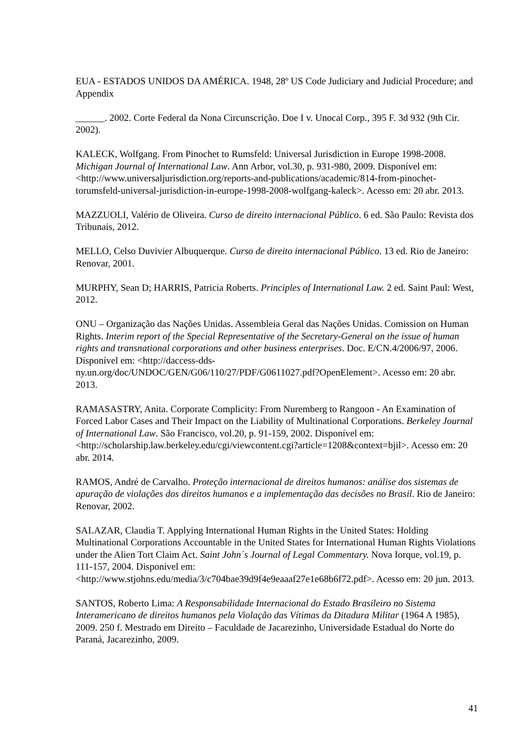EUA - ESTADOS UNIDOS DA AMÉRICA. 1948, 28º US Code Judiciary and Judicial Procedure; and Appendix
______. 2002. Corte Federal da Nona Circunscrição. Doe I v. Unocal Corp., 395 F. 3d 932 (9th Cir. 2002).
KALECK, Wolfgang. From Pinochet to Rumsfeld: Universal Jurisdiction in Europe 1998-2008. Michigan Journal of International Law. Ann Arbor, vol.30, p. 931-980, 2009. Disponível em: <http://www.universaljurisdiction.org/reports-and-publications/academic/814-from-pinochet-torumsfeld-universal-jurisdiction-in-europe-1998-2008-wolfgang-kaleck>. Acesso em: 20 abr. 2013.
MAZZUOLI, Valério de Oliveira. Curso de direito internacional Público. 6 ed. São Paulo: Revista dos Tribunais, 2012.
MELLO, Celso Duvivier Albuquerque. Curso de direito internacional Público. 13 ed. Rio de Janeiro: Renovar, 2001.
MURPHY, Sean D; HARRIS, Patricia Roberts. Principles of International Law. 2 ed. Saint Paul: West, 2012.
ONU – Organização das Nações Unidas. Assembleia Geral das Nações Unidas. Comission on Human Rights. Interim report of the Special Representative of the Secretary-General on the issue of human rights and transnational corporations and other business enterprises. Doc. E/CN.4/2006/97, 2006. Disponível em: <http://daccess-dds-
ny.un.org/doc/UNDOC/GEN/G06/110/27/PDF/G0611027.pdf?OpenElement>. Acesso em: 20 abr. 2013.
RAMASASTRY, Anita. Corporate Complicity: From Nuremberg to Rangoon - An Examination of Forced Labor Cases and Their Impact on the Liability of Multinational Corporations. Berkeley Journal of International Law. São Francisco, vol.20, p. 91-159, 2002. Disponível em:
<http://scholarship.law.berkeley.edu/cgi/viewcontent.cgi?article=1208&context=bjil>. Acesso em: 20 abr. 2014.
RAMOS, André de Carvalho. Proteção internacional de direitos humanos: análise dos sistemas de apuração de violações dos direitos humanos e a implementação das decisões no Brasil. Rio de Janeiro: Renovar, 2002.
SALAZAR, Claudia T. Applying International Human Rights in the United States: Holding Multinational Corporations Accountable in the United States for International Human Rights Violations under the Alien Tort Claim Act. Saint John´s Journal of Legal Commentary. Nova Iorque, vol.19, p. 111-157, 2004. Disponível em:
<http://www.stjohns.edu/media/3/c704bae39d9f4e9eaaaf27e1e68b6f72.pdf>. Acesso em: 20 jun. 2013.
SANTOS, Roberto Lima: A Responsabilidade Internacional do Estado Brasileiro no Sistema Interamericano de direitos humanos pela Violação das Vítimas da Ditadura Militar (1964 A 1985), 2009. 250 f. Mestrado em Direito – Faculdade de Jacarezinho, Universidade Estadual do Norte do Paraná, Jacarezinho, 2009.
41